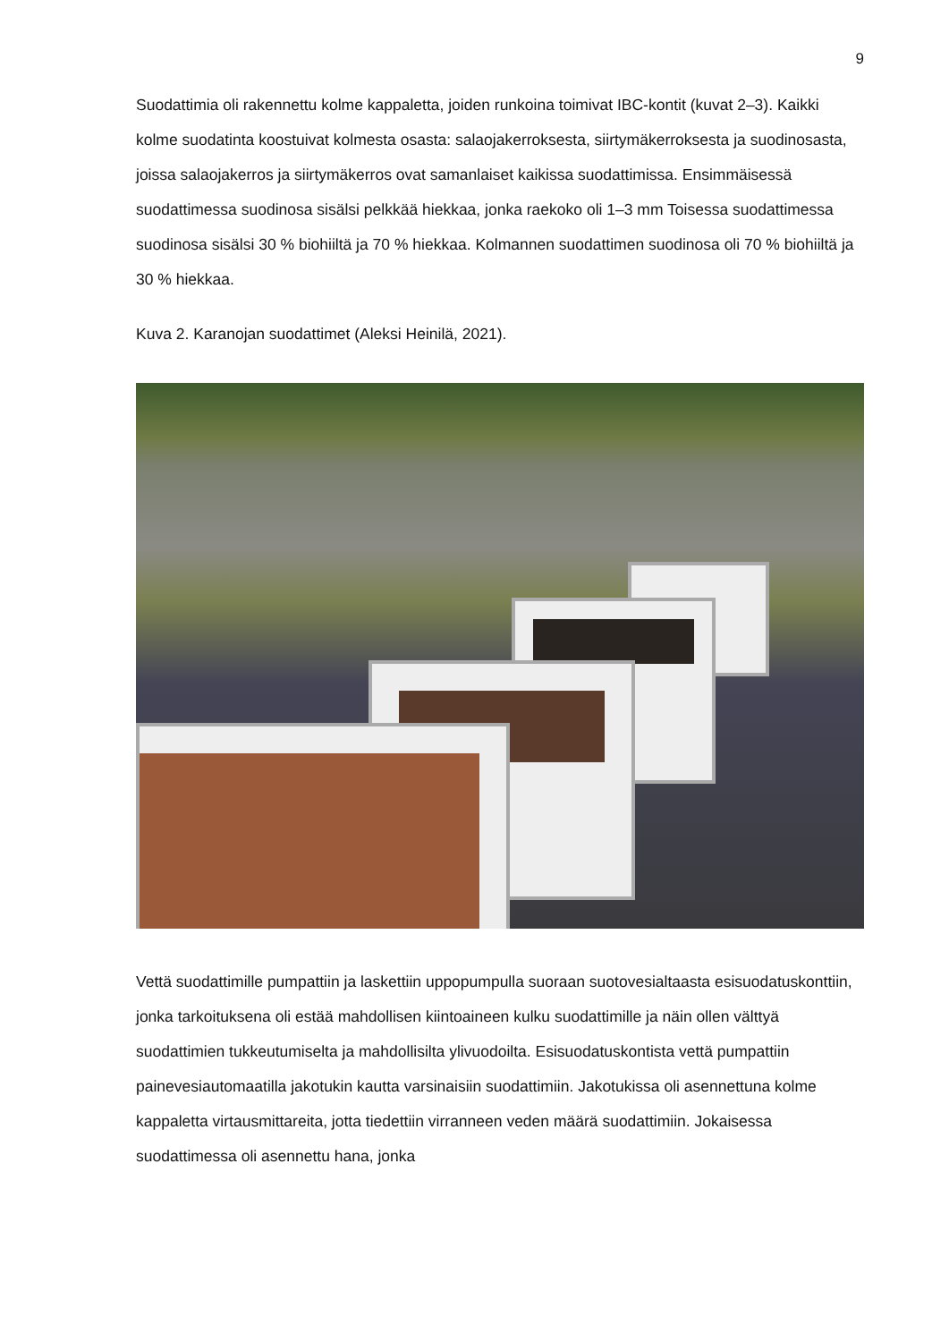9
Suodattimia oli rakennettu kolme kappaletta, joiden runkoina toimivat IBC-kontit (kuvat 2–3). Kaikki kolme suodatinta koostuivat kolmesta osasta: salaojakerroksesta, siirtymäkerroksesta ja suodinosasta, joissa salaojakerros ja siirtymäkerros ovat samanlaiset kaikissa suodattimissa. Ensimmäisessä suodattimessa suodinosa sisälsi pelkkää hiekkaa, jonka raekoko oli 1–3 mm Toisessa suodattimessa suodinosa sisälsi 30 % biohiiltä ja 70 % hiekkaa. Kolmannen suodattimen suodinosa oli 70 % biohiiltä ja 30 % hiekkaa.
Kuva 2. Karanojan suodattimet (Aleksi Heinilä, 2021).
Vettä suodattimille pumpattiin ja laskettiin uppopumpulla suoraan suotovesialtaasta esisuodatuskonttiin, jonka tarkoituksena oli estää mahdollisen kiintoaineen kulku suodattimille ja näin ollen välttyä suodattimien tukkeutumiselta ja mahdollisilta ylivuodoilta. Esisuodatuskontista vettä pumpattiin painevesiautomaatilla jakotukin kautta varsinaisiin suodattimiin. Jakotukissa oli asennettuna kolme kappaletta virtausmittareita, jotta tiedettiin virranneen veden määrä suodattimiin. Jokaisessa suodattimessa oli asennettu hana, jonka